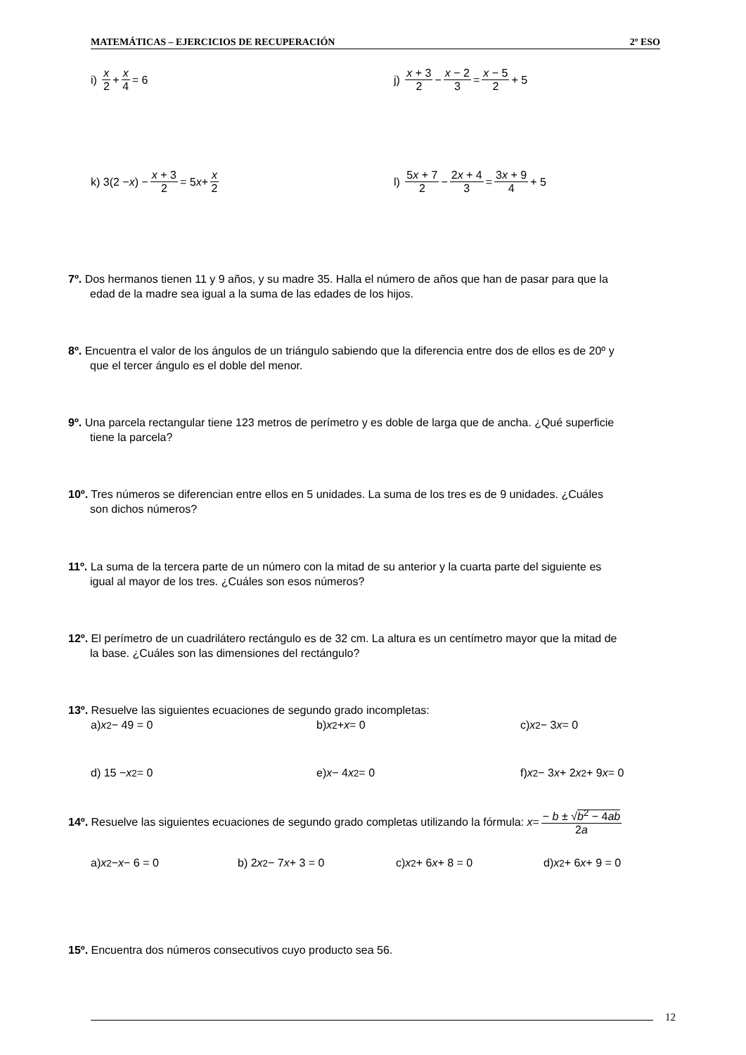MATEMÁTICAS – EJERCICIOS DE RECUPERACIÓN 2º ESO
i) x 2 + x 4 = 6 j) x + 3 2 − x − 2 3 = x − 5 2 + 5
k) 3(2 − x) − x + 3 2 = 5 x + x 2
l) 5x + 7 2 − 2x + 4 3 = 3x + 9 4 + 5
7º. Dos hermanos tienen 11 y 9 años, y su madre 35. Halla el número de años que han de pasar para que la
edad de la madre sea igual a la suma de las edades de los hijos.
8º. Encuentra el valor de los ángulos de un triángulo sabiendo que la diferencia entre dos de ellos es de 20º y
que el tercer ángulo es el doble del menor.
9º. Una parcela rectangular tiene 123 metros de perímetro y es doble de larga que de ancha. ¿Qué superficie
tiene la parcela?
10º. Tres números se diferencian entre ellos en 5 unidades. La suma de los tres es de 9 unidades. ¿Cuáles
son dichos números?
11º. La suma de la tercera parte de un número con la mitad de su anterior y la cuarta parte del siguiente es
igual al mayor de los tres. ¿Cuáles son esos números?
12º. El perímetro de un cuadrilátero rectángulo es de 32 cm. La altura es un centímetro mayor que la mitad de
la base. ¿Cuáles son las dimensiones del rectángulo?
13º. Resuelve las siguientes ecuaciones de segundo grado incompletas:
a) x<sup>2</sup> − 49 = 0 b) x<sup>2</sup> + x = 0 c) x<sup>2</sup> − 3 x = 0
d) 15 − x<sup>2</sup> = 0 e) x − 4 x<sup>2</sup> = 0 f) x<sup>2</sup> − 3 x + 2 x<sup>2</sup> + 9 x = 0
14º. Resuelve las siguientes ecuaciones de segundo grado completas utilizando la fórmula: x = − b ± √b<sup>2</sup> − 4ab 2a
a) x<sup>2</sup> − x − 6 = 0 b) 2 x<sup>2</sup> − 7 x + 3 = 0 c) x<sup>2</sup> + 6 x + 8 = 0 d) x<sup>2</sup> + 6 x + 9 = 0
15º. Encuentra dos números consecutivos cuyo producto sea 56.
12